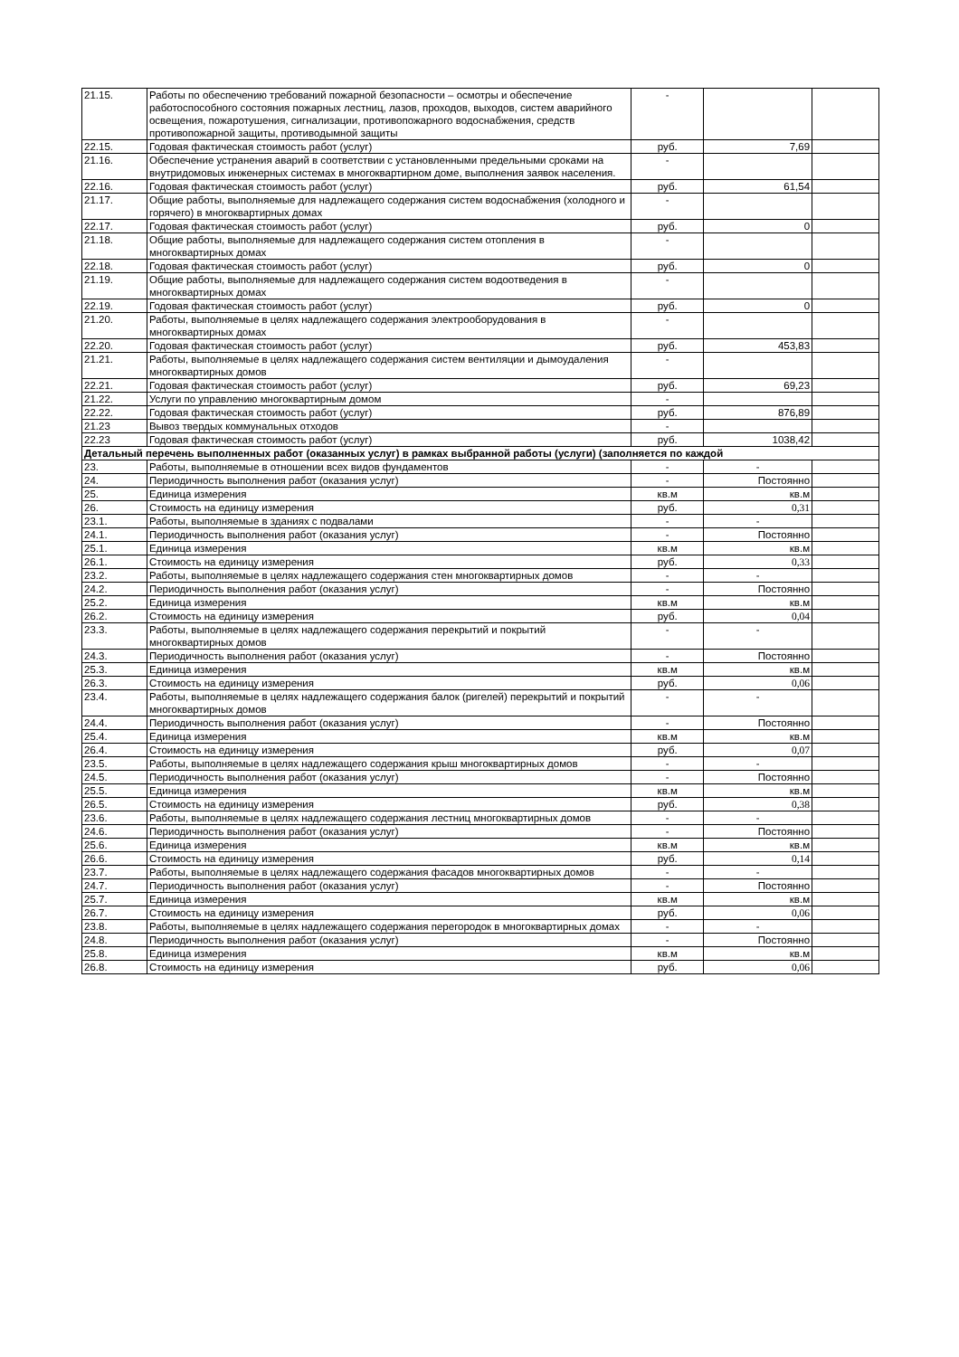| 21.15. | Работы по обеспечению требований пожарной безопасности – осмотры и обеспечение работоспособного состояния пожарных лестниц, лазов, проходов, выходов, систем аварийного освещения, пожаротушения, сигнализации, противопожарного водоснабжения, средств противопожарной защиты, противодымной защиты | - | | |
| 22.15. | Годовая фактическая стоимость работ (услуг) | руб. | 7,69 | |
| 21.16. | Обеспечение устранения аварий в соответствии с установленными предельными сроками на внутридомовых инженерных системах в многоквартирном доме, выполнения заявок населения. | - | | |
| 22.16. | Годовая фактическая стоимость работ (услуг) | руб. | 61,54 | |
| 21.17. | Общие работы, выполняемые для надлежащего содержания систем водоснабжения (холодного и горячего) в многоквартирных домах | - | | |
| 22.17. | Годовая фактическая стоимость работ (услуг) | руб. | 0 | |
| 21.18. | Общие работы, выполняемые для надлежащего содержания систем отопления в многоквартирных домах | - | | |
| 22.18. | Годовая фактическая стоимость работ (услуг) | руб. | 0 | |
| 21.19. | Общие работы, выполняемые для надлежащего содержания систем водоотведения в многоквартирных домах | - | | |
| 22.19. | Годовая фактическая стоимость работ (услуг) | руб. | 0 | |
| 21.20. | Работы, выполняемые в целях надлежащего содержания электрооборудования в многоквартирных домах | - | | |
| 22.20. | Годовая фактическая стоимость работ (услуг) | руб. | 453,83 | |
| 21.21. | Работы, выполняемые в целях надлежащего содержания систем вентиляции и дымоудаления многоквартирных домов | - | | |
| 22.21. | Годовая фактическая стоимость работ (услуг) | руб. | 69,23 | |
| 21.22. | Услуги по управлению многоквартирным домом | - | | |
| 22.22. | Годовая фактическая стоимость работ (услуг) | руб. | 876,89 | |
| 21.23 | Вывоз твердых коммунальных отходов | - | | |
| 22.23 | Годовая фактическая стоимость работ (услуг) | руб. | 1038,42 | |
| Детальный перечень выполненных работ (оказанных услуг) в рамках выбранной работы (услуги) (заполняется по каждой | | | | |
| 23. | Работы, выполняемые в отношении всех видов фундаментов | - | - | |
| 24. | Периодичность выполнения работ (оказания услуг) | - | Постоянно | |
| 25. | Единица измерения | кв.м | кв.м | |
| 26. | Стоимость на единицу измерения | руб. | 0,31 | |
| 23.1. | Работы, выполняемые в зданиях с подвалами | - | - | |
| 24.1. | Периодичность выполнения работ (оказания услуг) | - | Постоянно | |
| 25.1. | Единица измерения | кв.м | кв.м | |
| 26.1. | Стоимость на единицу измерения | руб. | 0,33 | |
| 23.2. | Работы, выполняемые в целях надлежащего содержания стен многоквартирных домов | - | - | |
| 24.2. | Периодичность выполнения работ (оказания услуг) | - | Постоянно | |
| 25.2. | Единица измерения | кв.м | кв.м | |
| 26.2. | Стоимость на единицу измерения | руб. | 0,04 | |
| 23.3. | Работы, выполняемые в целях надлежащего содержания перекрытий и покрытий многоквартирных домов | - | - | |
| 24.3. | Периодичность выполнения работ (оказания услуг) | - | Постоянно | |
| 25.3. | Единица измерения | кв.м | кв.м | |
| 26.3. | Стоимость на единицу измерения | руб. | 0,06 | |
| 23.4. | Работы, выполняемые в целях надлежащего содержания балок (ригелей) перекрытий и покрытий многоквартирных домов | - | - | |
| 24.4. | Периодичность выполнения работ (оказания услуг) | - | Постоянно | |
| 25.4. | Единица измерения | кв.м | кв.м | |
| 26.4. | Стоимость на единицу измерения | руб. | 0,07 | |
| 23.5. | Работы, выполняемые в целях надлежащего содержания крыш многоквартирных домов | - | - | |
| 24.5. | Периодичность выполнения работ (оказания услуг) | - | Постоянно | |
| 25.5. | Единица измерения | кв.м | кв.м | |
| 26.5. | Стоимость на единицу измерения | руб. | 0,38 | |
| 23.6. | Работы, выполняемые в целях надлежащего содержания лестниц многоквартирных домов | - | - | |
| 24.6. | Периодичность выполнения работ (оказания услуг) | - | Постоянно | |
| 25.6. | Единица измерения | кв.м | кв.м | |
| 26.6. | Стоимость на единицу измерения | руб. | 0,14 | |
| 23.7. | Работы, выполняемые в целях надлежащего содержания фасадов многоквартирных домов | - | - | |
| 24.7. | Периодичность выполнения работ (оказания услуг) | - | Постоянно | |
| 25.7. | Единица измерения | кв.м | кв.м | |
| 26.7. | Стоимость на единицу измерения | руб. | 0,06 | |
| 23.8. | Работы, выполняемые в целях надлежащего содержания перегородок в многоквартирных домах | - | - | |
| 24.8. | Периодичность выполнения работ (оказания услуг) | - | Постоянно | |
| 25.8. | Единица измерения | кв.м | кв.м | |
| 26.8. | Стоимость на единицу измерения | руб. | 0,06 | |